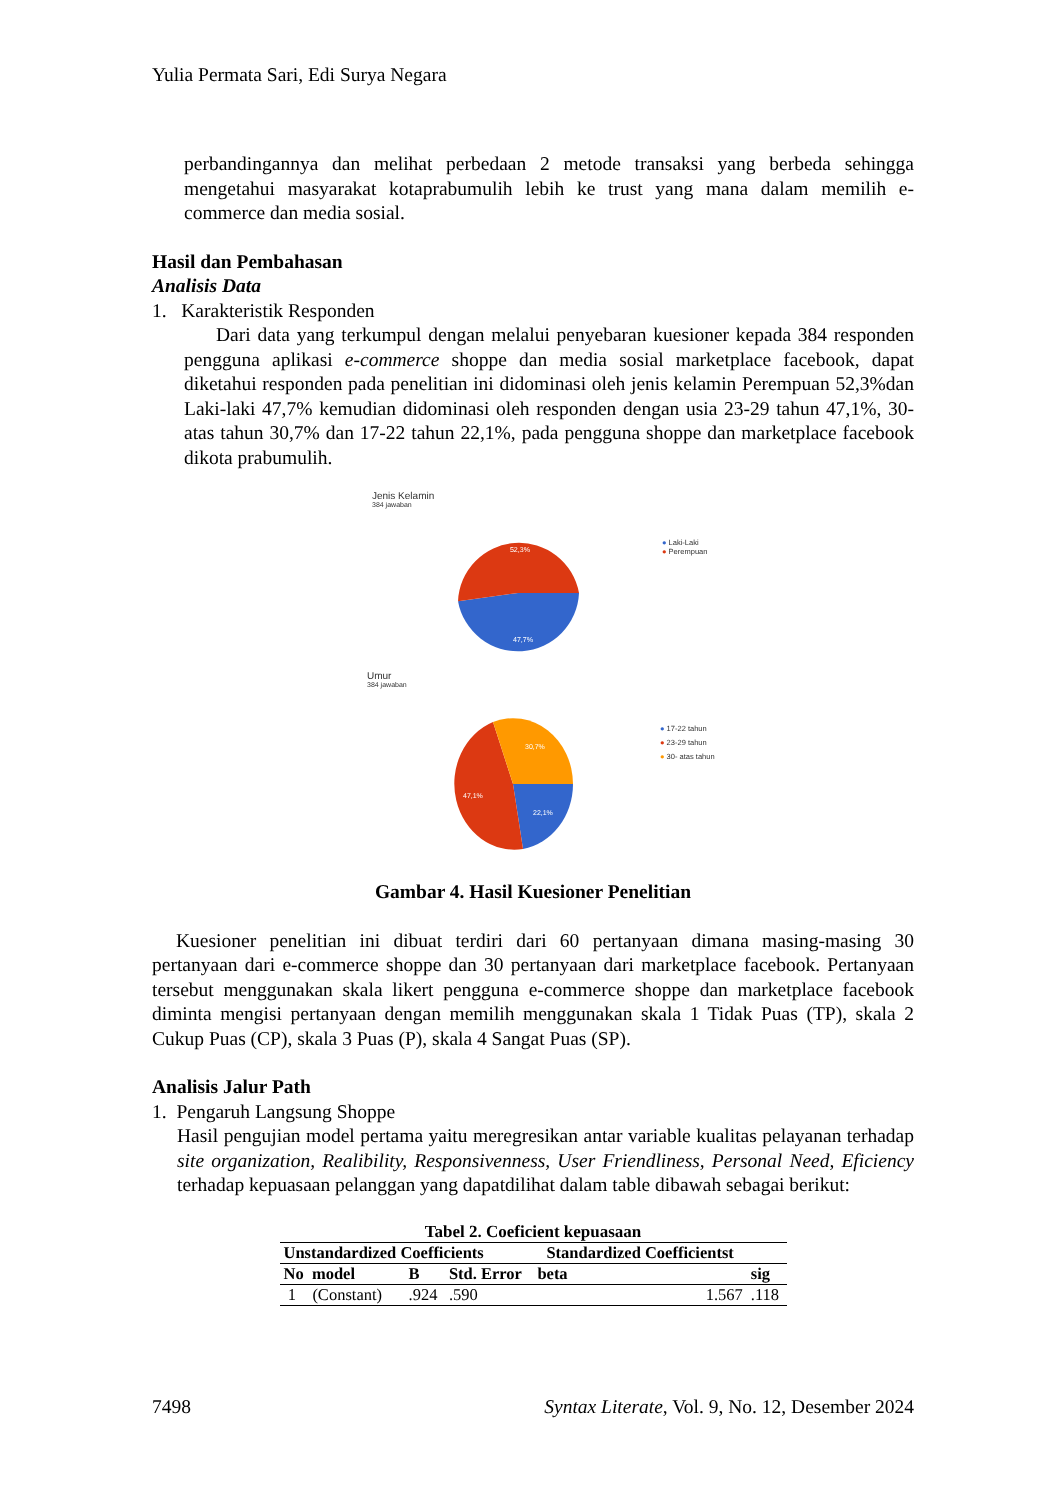Yulia Permata Sari, Edi Surya Negara
perbandingannya dan melihat perbedaan 2 metode transaksi yang berbeda sehingga mengetahui masyarakat kotaprabumulih lebih ke trust yang mana dalam memilih e-commerce dan media sosial.
Hasil dan Pembahasan
Analisis Data
1. Karakteristik Responden
Dari data yang terkumpul dengan melalui penyebaran kuesioner kepada 384 responden pengguna aplikasi e-commerce shoppe dan media sosial marketplace facebook, dapat diketahui responden pada penelitian ini didominasi oleh jenis kelamin Perempuan 52,3%dan Laki-laki 47,7% kemudian didominasi oleh responden dengan usia 23-29 tahun 47,1%, 30-atas tahun 30,7% dan 17-22 tahun 22,1%, pada pengguna shoppe dan marketplace facebook dikota prabumulih.
Jenis Kelamin
384 jawaban
52,3%
47,7%
● Laki-Laki
● Perempuan
Umur
384 jawaban
30,7%
47,1%
22,1%
● 17-22 tahun
● 23-29 tahun
● 30- atas tahun
Gambar 4. Hasil Kuesioner Penelitian
Kuesioner penelitian ini dibuat terdiri dari 60 pertanyaan dimana masing-masing 30 pertanyaan dari e-commerce shoppe dan 30 pertanyaan dari marketplace facebook. Pertanyaan tersebut menggunakan skala likert pengguna e-commerce shoppe dan marketplace facebook diminta mengisi pertanyaan dengan memilih menggunakan skala 1 Tidak Puas (TP), skala 2 Cukup Puas (CP), skala 3 Puas (P), skala 4 Sangat Puas (SP).
Analisis Jalur Path
1. Pengaruh Langsung Shoppe
Hasil pengujian model pertama yaitu meregresikan antar variable kualitas pelayanan terhadap site organization, Realibility, Responsivenness, User Friendliness, Personal Need, Eficiency terhadap kepuasaan pelanggan yang dapatdilihat dalam table dibawah sebagai berikut:
Tabel 2. Coeficient kepuasaan
| Unstandardized Coefficients | | | | Standardized Coefficientst | | |
| --- | --- | --- | --- | --- | --- | --- |
| No model | | B | Std. Error | beta | | sig |
| 1 (Constant) | | .924 | .590 | | 1.567 | .118 |
7498 Syntax Literate, Vol. 9, No. 12, Desember 2024